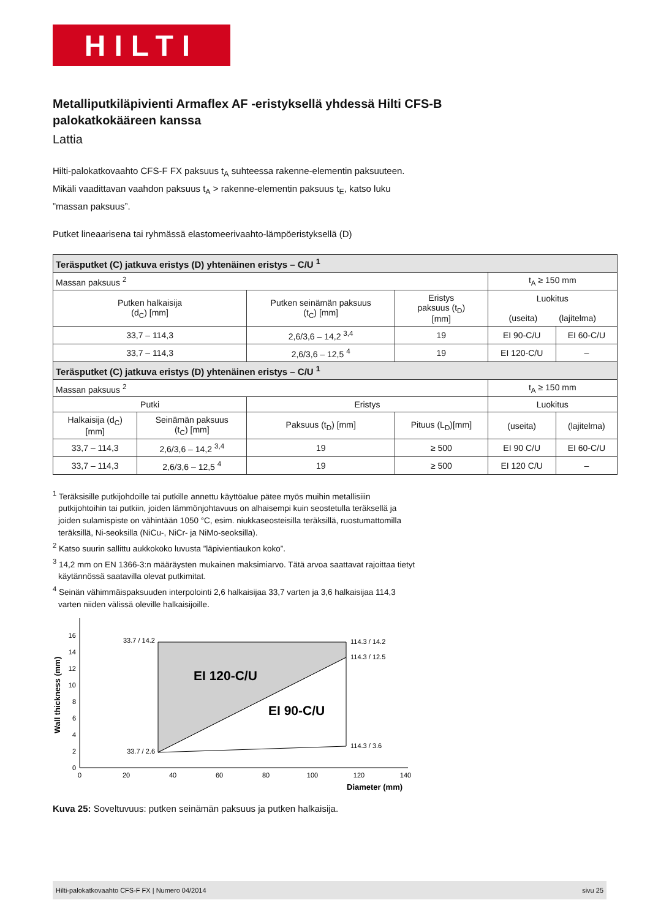HILTI
Metalliputkiläpivienti Armaflex AF -eristyksellä yhdessä Hilti CFS-B palokatkokääreen kanssa
Lattia
Hilti-palokatkovaahto CFS-F FX paksuus t<sub>A</sub> suhteessa rakenne-elementin paksuuteen. Mikäli vaadittavan vaahdon paksuus t<sub>A</sub> > rakenne-elementin paksuus t<sub>E</sub>, katso luku ”massan paksuus”.
Putket lineaarisena tai ryhmässä elastomeerivaahto-lämpöeristyksellä (D)
| Teräsputket (C) jatkuva eristys (D) yhtenäinen eristys – C/U <sup>1</sup> | | | | | |
| Massan paksuus <sup>2</sup> | | | | t<sub>A</sub> ≥ 150 mm | |
| Putken halkaisija (d<sub>C</sub>) [mm] | | Putken seinämän paksuus (t<sub>C</sub>) [mm] | Eristys paksuus (t<sub>D</sub>) [mm] | Luokitus (useita) (lajitelma) | |
| 33,7 – 114,3 | | 2,6/3,6 – 14,2 <sup>3,4</sup> | 19 | EI 90-C/U | EI 60-C/U |
| 33,7 – 114,3 | | 2,6/3,6 – 12,5 <sup>4</sup> | 19 | EI 120-C/U | – |
| Teräsputket (C) jatkuva eristys (D) yhtenäinen eristys – C/U <sup>1</sup> | | | | | |
| Massan paksuus <sup>2</sup> | | | | t<sub>A</sub> ≥ 150 mm | |
| Putki | | Eristys | | Luokitus | |
| Halkaisija (d<sub>C</sub>) [mm] | Seinämän paksuus (t<sub>C</sub>) [mm] | Paksuus (t<sub>D</sub>) [mm] | Pituus (L<sub>D</sub>)[mm] | (useita) | (lajitelma) |
| 33,7 – 114,3 | 2,6/3,6 – 14,2 <sup>3,4</sup> | 19 | ≥ 500 | EI 90 C/U | EI 60-C/U |
| 33,7 – 114,3 | 2,6/3,6 – 12,5 <sup>4</sup> | 19 | ≥ 500 | EI 120 C/U | – |
<sup>1</sup> Teräksisille putkijohdoille tai putkille annettu käyttöalue pätee myös muihin metallisiiin putkijohtoihin tai putkiin, joiden lämmönjohtavuus on alhaisempi kuin seostetulla teräksellä ja joiden sulamispiste on vähintään 1050 °C, esim. niukkaseosteisilla teräksillä, ruostumattomilla teräksillä, Ni-seoksilla (NiCu-, NiCr- ja NiMo-seoksilla).
<sup>2</sup> Katso suurin sallittu aukkokoko luvusta ”läpivientiaukon koko”.
<sup>3</sup> 14,2 mm on EN 1366-3:n määräysten mukainen maksimiarvo. Tätä arvoa saattavat rajoittaa tietyt käytännössä saatavilla olevat putkimitat.
<sup>4</sup> Seinän vähimmäispaksuuden interpolointi 2,6 halkaisijaa 33,7 varten ja 3,6 halkaisijaa 114,3 varten niiden välissä oleville halkaisijoille.
0
2
4
6
8
10
12
14
16
33.7 / 14.2
33.7 / 2.6
0
20
40
60
80
100
120
140
114.3 / 14.2
114.3 / 12.5
114.3 / 3.6
EI 120-C/U
EI 90-C/U
Diameter (mm)
Wall thickness (mm)
Kuva 25: Soveltuvuus: putken seinämän paksuus ja putken halkaisija.
Hilti-palokatkovaahto CFS-F FX | Numero 04/2014 sivu 25